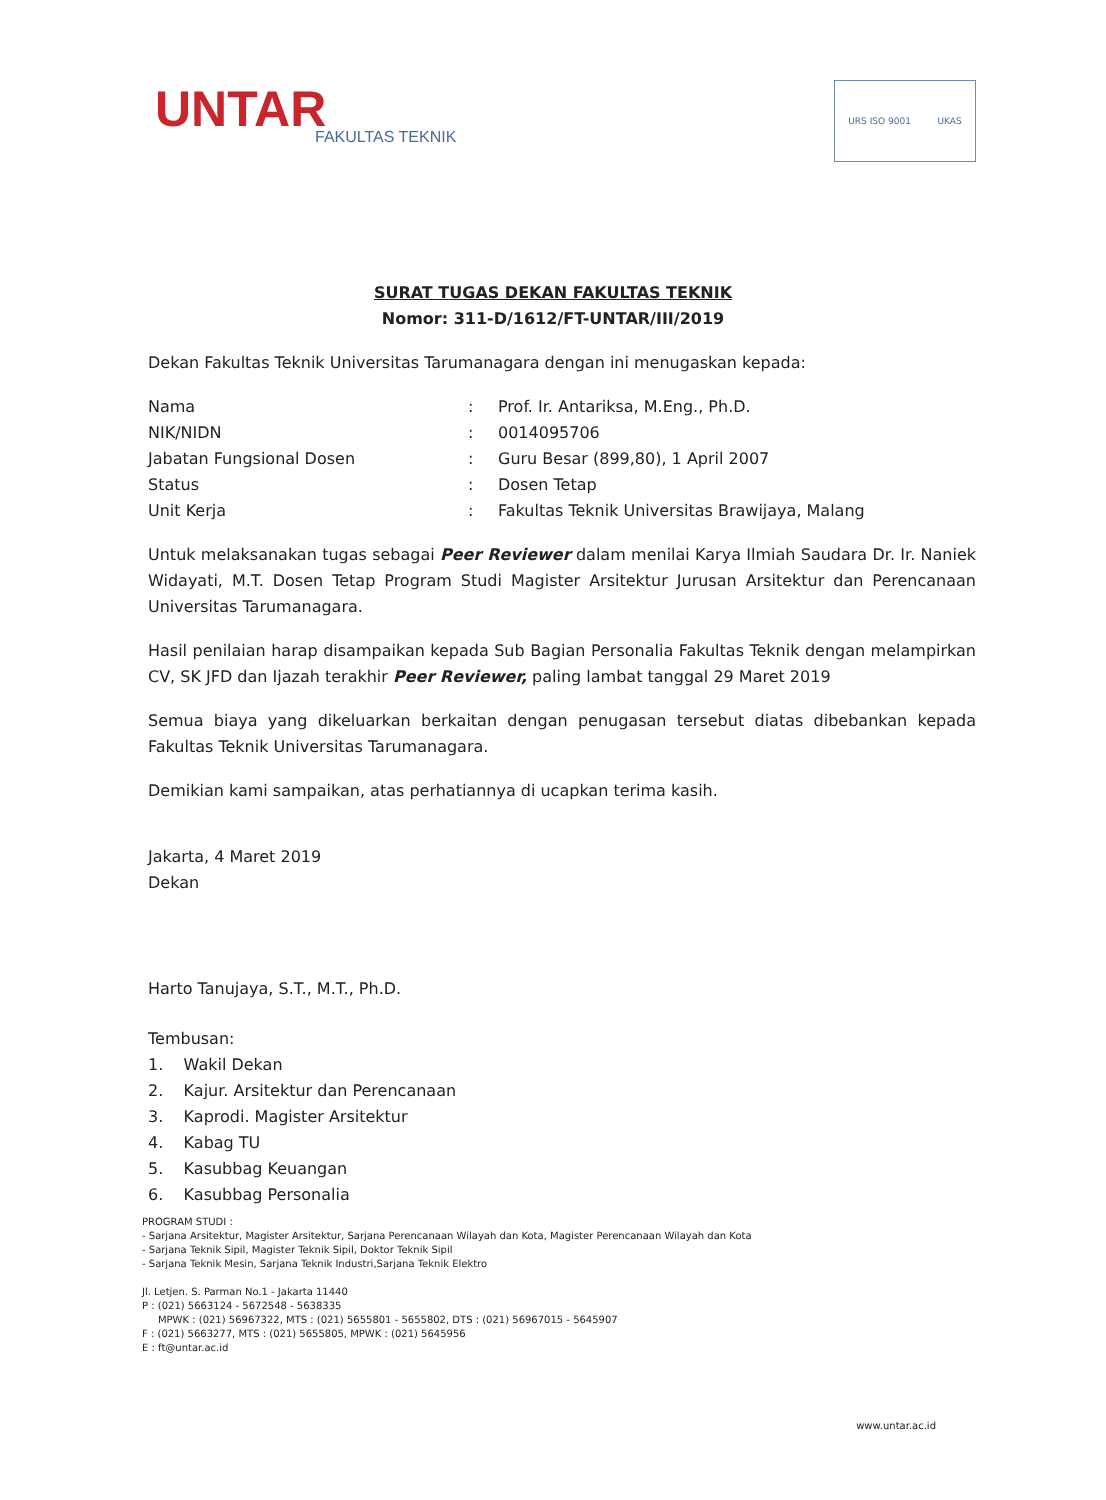UNTAR
FAKULTAS TEKNIK
URS ISO 9001 UKAS
SURAT TUGAS DEKAN FAKULTAS TEKNIK
Nomor: 311-D/1612/FT-UNTAR/III/2019
Dekan Fakultas Teknik Universitas Tarumanagara dengan ini menugaskan kepada:
| Nama | : | Prof. Ir. Antariksa, M.Eng., Ph.D. |
| NIK/NIDN | : | 0014095706 |
| Jabatan Fungsional Dosen | : | Guru Besar (899,80), 1 April 2007 |
| Status | : | Dosen Tetap |
| Unit Kerja | : | Fakultas Teknik Universitas Brawijaya, Malang |
Untuk melaksanakan tugas sebagai Peer Reviewer dalam menilai Karya Ilmiah Saudara Dr. Ir. Naniek Widayati, M.T. Dosen Tetap Program Studi Magister Arsitektur Jurusan Arsitektur dan Perencanaan Universitas Tarumanagara.
Hasil penilaian harap disampaikan kepada Sub Bagian Personalia Fakultas Teknik dengan melampirkan CV, SK JFD dan Ijazah terakhir Peer Reviewer, paling lambat tanggal 29 Maret 2019
Semua biaya yang dikeluarkan berkaitan dengan penugasan tersebut diatas dibebankan kepada Fakultas Teknik Universitas Tarumanagara.
Demikian kami sampaikan, atas perhatiannya di ucapkan terima kasih.
Jakarta, 4 Maret 2019
Dekan
Harto Tanujaya, S.T., M.T., Ph.D.
Tembusan:
1. Wakil Dekan
2. Kajur. Arsitektur dan Perencanaan
3. Kaprodi. Magister Arsitektur
4. Kabag TU
5. Kasubbag Keuangan
6. Kasubbag Personalia
PROGRAM STUDI :
- Sarjana Arsitektur, Magister Arsitektur, Sarjana Perencanaan Wilayah dan Kota, Magister Perencanaan Wilayah dan Kota
- Sarjana Teknik Sipil, Magister Teknik Sipil, Doktor Teknik Sipil
- Sarjana Teknik Mesin, Sarjana Teknik Industri,Sarjana Teknik Elektro
Jl. Letjen. S. Parman No.1 - Jakarta 11440
P : (021) 5663124 - 5672548 - 5638335
MPWK : (021) 56967322, MTS : (021) 5655801 - 5655802, DTS : (021) 56967015 - 5645907
F : (021) 5663277, MTS : (021) 5655805, MPWK : (021) 5645956
E : ft@untar.ac.id
www.untar.ac.id